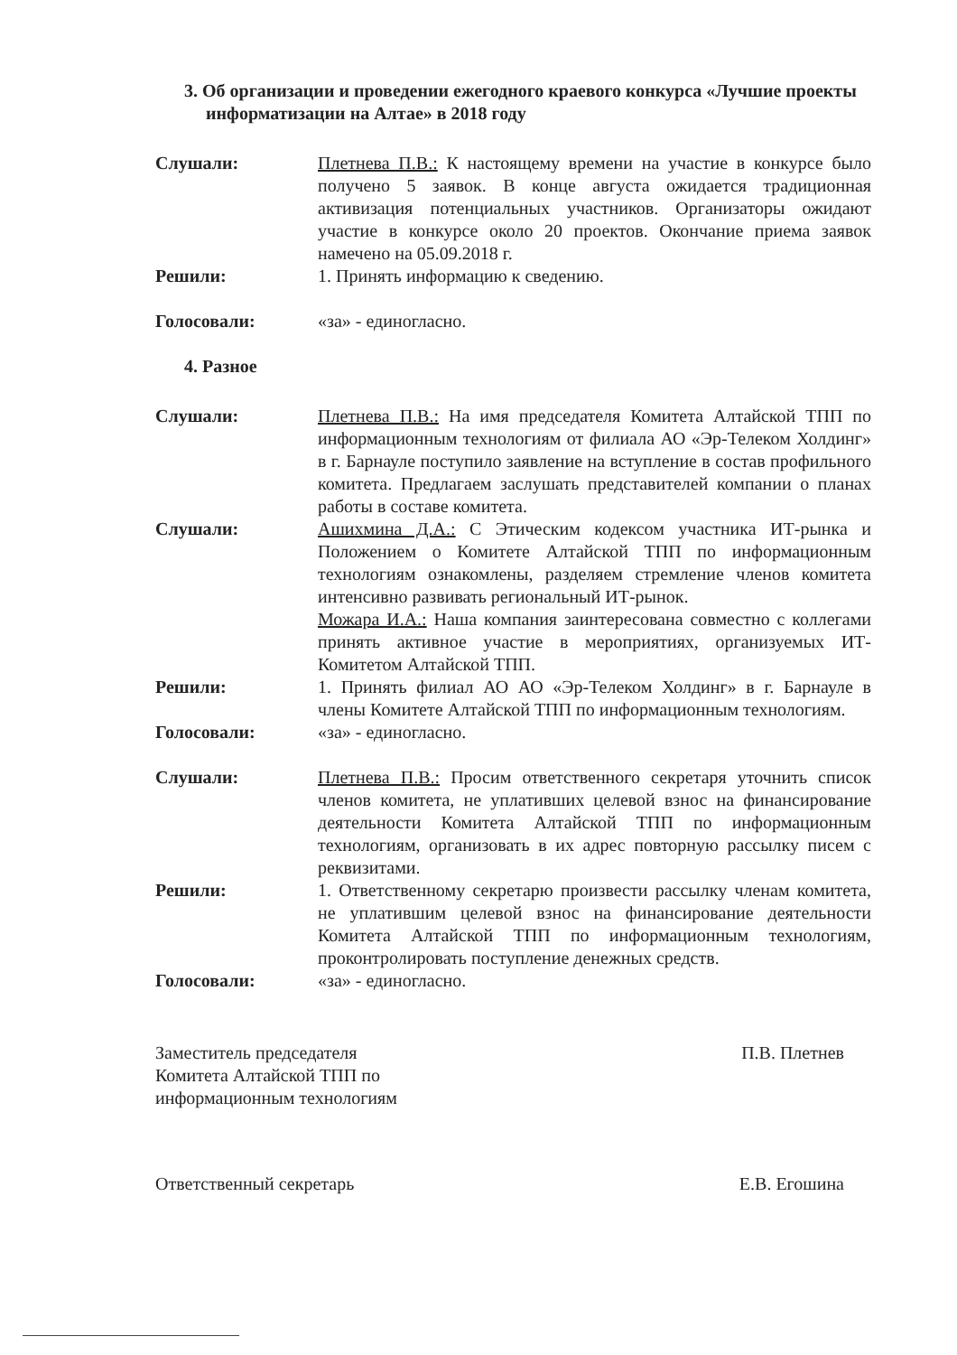3. Об организации и проведении ежегодного краевого конкурса «Лучшие проекты информатизации на Алтае» в 2018 году
Слушали: Плетнева П.В.: К настоящему времени на участие в конкурсе было получено 5 заявок. В конце августа ожидается традиционная активизация потенциальных участников. Организаторы ожидают участие в конкурсе около 20 проектов. Окончание приема заявок намечено на 05.09.2018 г.
Решили: 1. Принять информацию к сведению.
Голосовали: «за» - единогласно.
4. Разное
Слушали: Плетнева П.В.: На имя председателя Комитета Алтайской ТПП по информационным технологиям от филиала АО «Эр-Телеком Холдинг» в г. Барнауле поступило заявление на вступление в состав профильного комитета. Предлагаем заслушать представителей компании о планах работы в составе комитета.
Слушали: Ашихмина Д.А.: С Этическим кодексом участника ИТ-рынка и Положением о Комитете Алтайской ТПП по информационным технологиям ознакомлены, разделяем стремление членов комитета интенсивно развивать региональный ИТ-рынок.
Можара И.А.: Наша компания заинтересована совместно с коллегами принять активное участие в мероприятиях, организуемых ИТ-Комитетом Алтайской ТПП.
Решили: 1. Принять филиал АО АО «Эр-Телеком Холдинг» в г. Барнауле в члены Комитете Алтайской ТПП по информационным технологиям.
Голосовали: «за» - единогласно.
Слушали: Плетнева П.В.: Просим ответственного секретаря уточнить список членов комитета, не уплативших целевой взнос на финансирование деятельности Комитета Алтайской ТПП по информационным технологиям, организовать в их адрес повторную рассылку писем с реквизитами.
Решили: 1. Ответственному секретарю произвести рассылку членам комитета, не уплатившим целевой взнос на финансирование деятельности Комитета Алтайской ТПП по информационным технологиям, проконтролировать поступление денежных средств.
Голосовали: «за» - единогласно.
Заместитель председателя
Комитета Алтайской ТПП по
информационным технологиям
П.В. Плетнев
Ответственный секретарь Е.В. Егошина